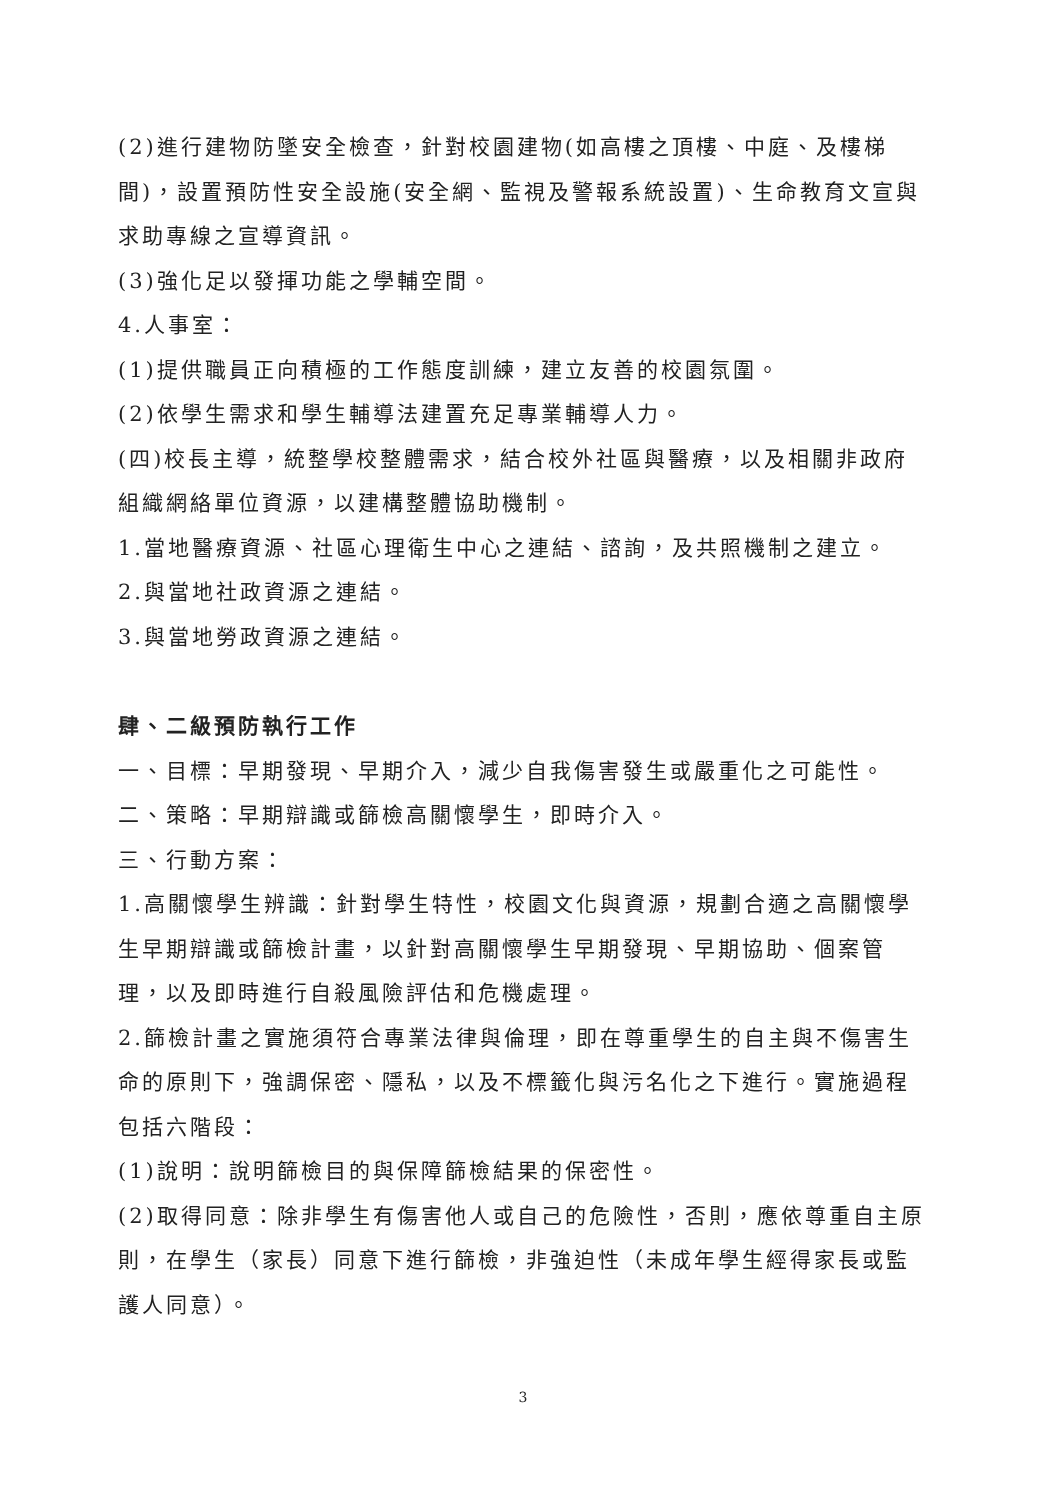(2)進行建物防墜安全檢查，針對校園建物(如高樓之頂樓、中庭、及樓梯間)，設置預防性安全設施(安全網、監視及警報系統設置)、生命教育文宣與求助專線之宣導資訊。
(3)強化足以發揮功能之學輔空間。
4.人事室：
(1)提供職員正向積極的工作態度訓練，建立友善的校園氛圍。
(2)依學生需求和學生輔導法建置充足專業輔導人力。
(四)校長主導，統整學校整體需求，結合校外社區與醫療，以及相關非政府組織網絡單位資源，以建構整體協助機制。
1.當地醫療資源、社區心理衛生中心之連結、諮詢，及共照機制之建立。
2.與當地社政資源之連結。
3.與當地勞政資源之連結。
肆、二級預防執行工作
一、目標：早期發現、早期介入，減少自我傷害發生或嚴重化之可能性。
二、策略：早期辯識或篩檢高關懷學生，即時介入。
三、行動方案：
1.高關懷學生辨識：針對學生特性，校園文化與資源，規劃合適之高關懷學生早期辯識或篩檢計畫，以針對高關懷學生早期發現、早期協助、個案管理，以及即時進行自殺風險評估和危機處理。
2.篩檢計畫之實施須符合專業法律與倫理，即在尊重學生的自主與不傷害生命的原則下，強調保密、隱私，以及不標籤化與污名化之下進行。實施過程包括六階段：
(1)說明：說明篩檢目的與保障篩檢結果的保密性。
(2)取得同意：除非學生有傷害他人或自己的危險性，否則，應依尊重自主原則，在學生（家長）同意下進行篩檢，非強迫性（未成年學生經得家長或監護人同意）。
3